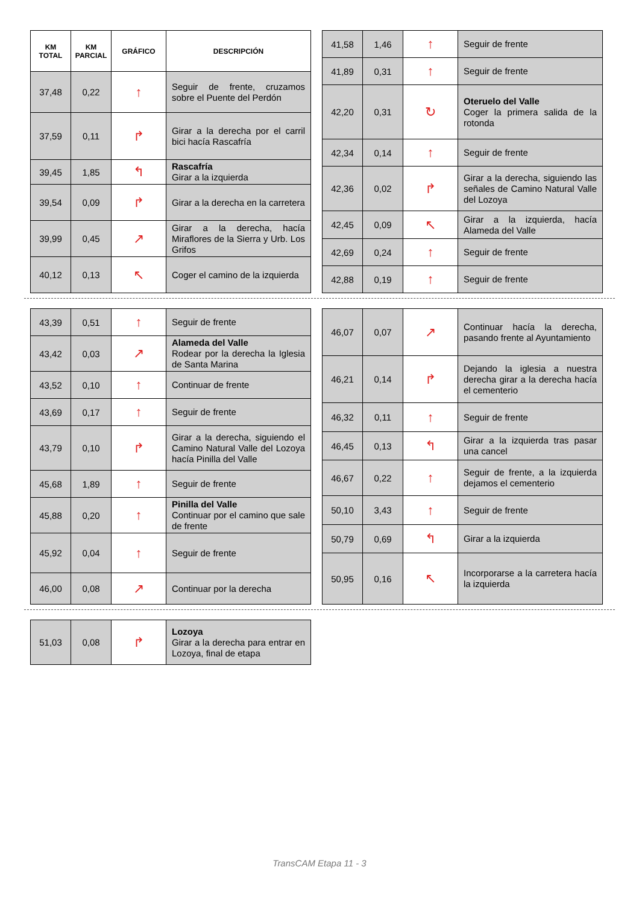| KM TOTAL | KM PARCIAL | GRÁFICO | DESCRIPCIÓN |
| --- | --- | --- | --- |
| 37,48 | 0,22 | ↑ | Seguir de frente, cruzamos sobre el Puente del Perdón |
| 37,59 | 0,11 | ↱ | Girar a la derecha por el carril bici hacía Rascafría |
| 39,45 | 1,85 | ↰ | Rascafría Girar a la izquierda |
| 39,54 | 0,09 | ↱ | Girar a la derecha en la carretera |
| 39,99 | 0,45 | ↗ | Girar a la derecha, hacía Miraflores de la Sierra y Urb. Los Grifos |
| 40,12 | 0,13 | ↖ | Coger el camino de la izquierda |
| 41,58 | 1,46 | ↑ | Seguir de frente |
| 41,89 | 0,31 | ↑ | Seguir de frente |
| 42,20 | 0,31 | ↻ | Oteruelo del Valle Coger la primera salida de la rotonda |
| 42,34 | 0,14 | ↑ | Seguir de frente |
| 42,36 | 0,02 | ↱ | Girar a la derecha, siguiendo las señales de Camino Natural Valle del Lozoya |
| 42,45 | 0,09 | ↖ | Girar a la izquierda, hacía Alameda del Valle |
| 42,69 | 0,24 | ↑ | Seguir de frente |
| 42,88 | 0,19 | ↑ | Seguir de frente |
| 43,39 | 0,51 | ↑ | Seguir de frente |
| 43,42 | 0,03 | ↗ | Alameda del Valle Rodear por la derecha la Iglesia de Santa Marina |
| 43,52 | 0,10 | ↑ | Continuar de frente |
| 43,69 | 0,17 | ↑ | Seguir de frente |
| 43,79 | 0,10 | ↱ | Girar a la derecha, siguiendo el Camino Natural Valle del Lozoya hacía Pinilla del Valle |
| 45,68 | 1,89 | ↑ | Seguir de frente |
| 45,88 | 0,20 | ↑ | Pinilla del Valle Continuar por el camino que sale de frente |
| 45,92 | 0,04 | ↑ | Seguir de frente |
| 46,00 | 0,08 | ↗ | Continuar por la derecha |
| 46,07 | 0,07 | ↗ | Continuar hacía la derecha, pasando frente al Ayuntamiento |
| 46,21 | 0,14 | ↱ | Dejando la iglesia a nuestra derecha girar a la derecha hacía el cementerio |
| 46,32 | 0,11 | ↑ | Seguir de frente |
| 46,45 | 0,13 | ↰ | Girar a la izquierda tras pasar una cancel |
| 46,67 | 0,22 | ↑ | Seguir de frente, a la izquierda dejamos el cementerio |
| 50,10 | 3,43 | ↑ | Seguir de frente |
| 50,79 | 0,69 | ↰ | Girar a la izquierda |
| 50,95 | 0,16 | ↖ | Incorporarse a la carretera hacía la izquierda |
| 51,03 | 0,08 | ↱ | Lozoya Girar a la derecha para entrar en Lozoya, final de etapa |
TransCAM Etapa 11 - 3